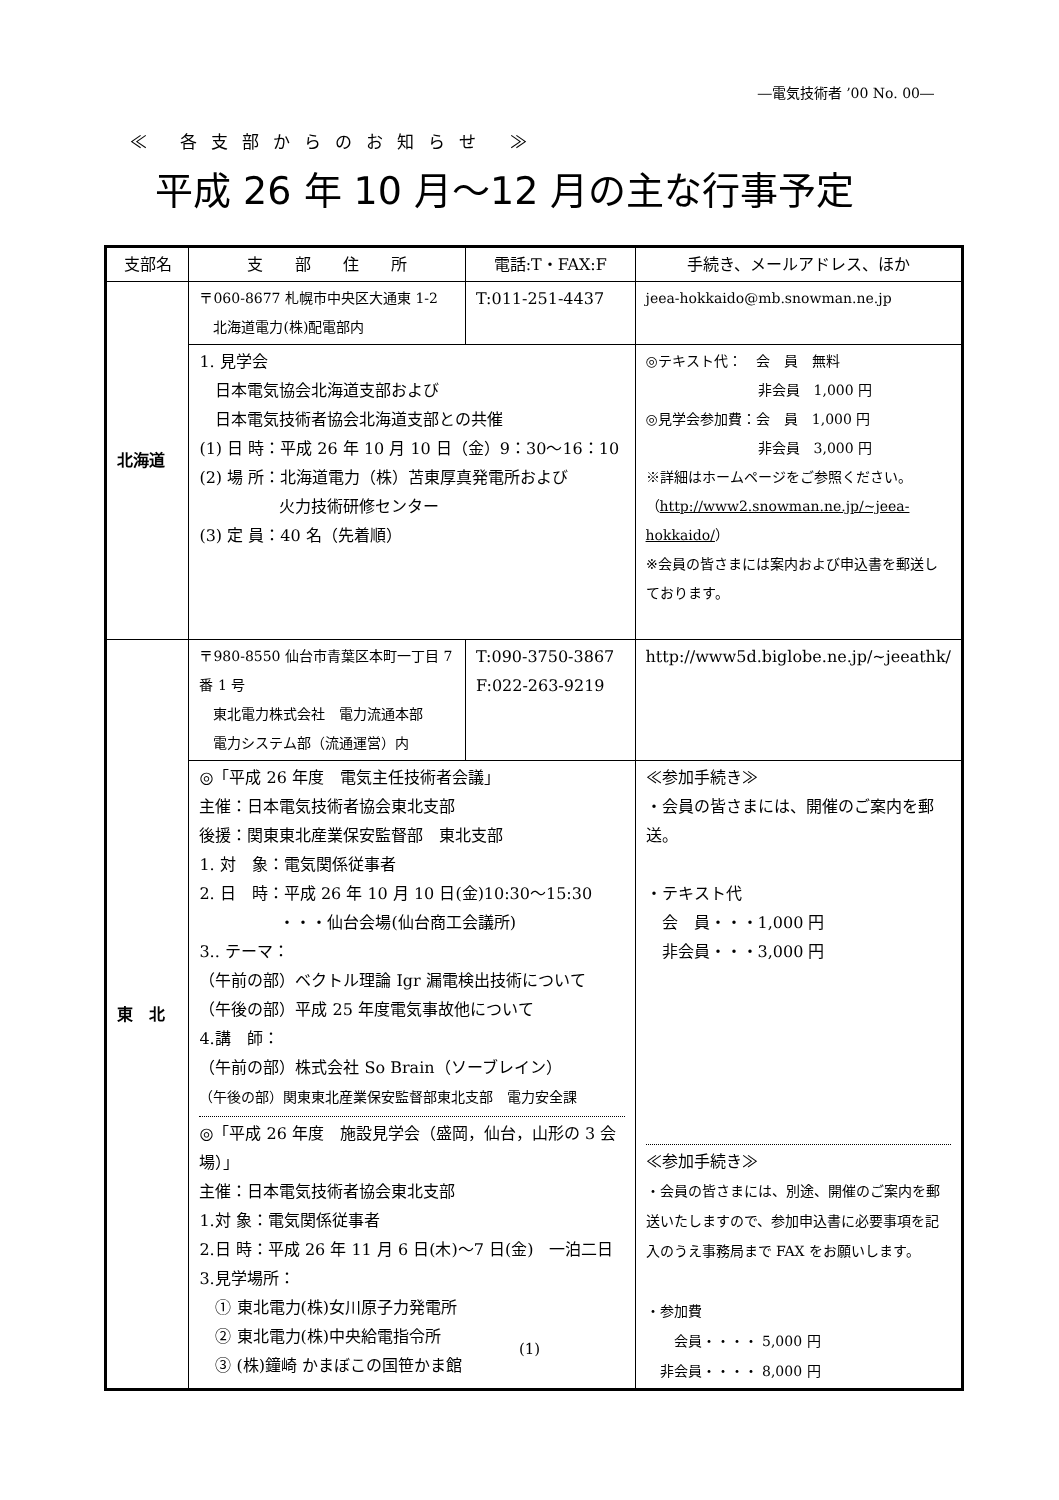―電気技術者 ’00 No. 00―
≪ 各支部からのお知らせ ≫
平成 26 年 10 月～12 月の主な行事予定
| 支部名 | 支 部 住 所 | 電話:T・FAX:F | 手続き、メールアドレス、ほか |
| 北海道 | 〒060-8677 札幌市中央区大通東 1-2 北海道電力(株)配電部内 | T:011-251-4437 | jeea-hokkaido@mb.snowman.ne.jp |
| | 1. 見学会 日本電気協会北海道支部および 日本電気技術者協会北海道支部との共催 (1) 日 時：平成 26 年 10 月 10 日（金）9：30～16：10 (2) 場 所：北海道電力（株）苫東厚真発電所および 火力技術研修センター (3) 定 員：40 名（先着順） | | ◎テキスト代： 会 員 無料 非会員 1,000 円 ◎見学会参加費：会 員 1,000 円 非会員 3,000 円 ※詳細はホームページをご参照ください。 （ http://www2.snowman.ne.jp/~jeea-hokkaido/ ） ※会員の皆さまには案内および申込書を郵送しております。 |
| 東 北 | 〒980-8550 仙台市青葉区本町一丁目 7 番 1 号 東北電力株式会社 電力流通本部 電力システム部（流通運営）内 | T:090-3750-3867 F:022-263-9219 | http://www5d.biglobe.ne.jp/~jeeathk/ |
| | ◎「平成 26 年度 電気主任技術者会議」 主催：日本電気技術者協会東北支部 後援：関東東北産業保安監督部 東北支部 1. 対 象：電気関係従事者 2. 日 時：平成 26 年 10 月 10 日(金)10:30～15:30 ・・・仙台会場(仙台商工会議所) 3.. テーマ： （午前の部）ベクトル理論 Igr 漏電検出技術について （午後の部）平成 25 年度電気事故他について 4.講 師： （午前の部）株式会社 So Brain（ソーブレイン） （午後の部）関東東北産業保安監督部東北支部 電力安全課 ◎「平成 26 年度 施設見学会（盛岡，仙台，山形の 3 会場）」 主催：日本電気技術者協会東北支部 1.対 象：電気関係従事者 2.日 時：平成 26 年 11 月 6 日(木)～7 日(金) 一泊二日 3.見学場所： ① 東北電力(株)女川原子力発電所 ② 東北電力(株)中央給電指令所 ③ (株)鐘崎 かまぼこの国笹かま館 | | ≪参加手続き≫ ・会員の皆さまには、開催のご案内を郵送。 ・テキスト代 会 員・・・1,000 円 非会員・・・3,000 円 ≪参加手続き≫ ・会員の皆さまには、別途、開催のご案内を郵送いたしますので、参加申込書に必要事項を記入のうえ事務局まで FAX をお願いします。 ・参加費 会員・・・・ 5,000 円 非会員・・・・ 8,000 円 |
(1)